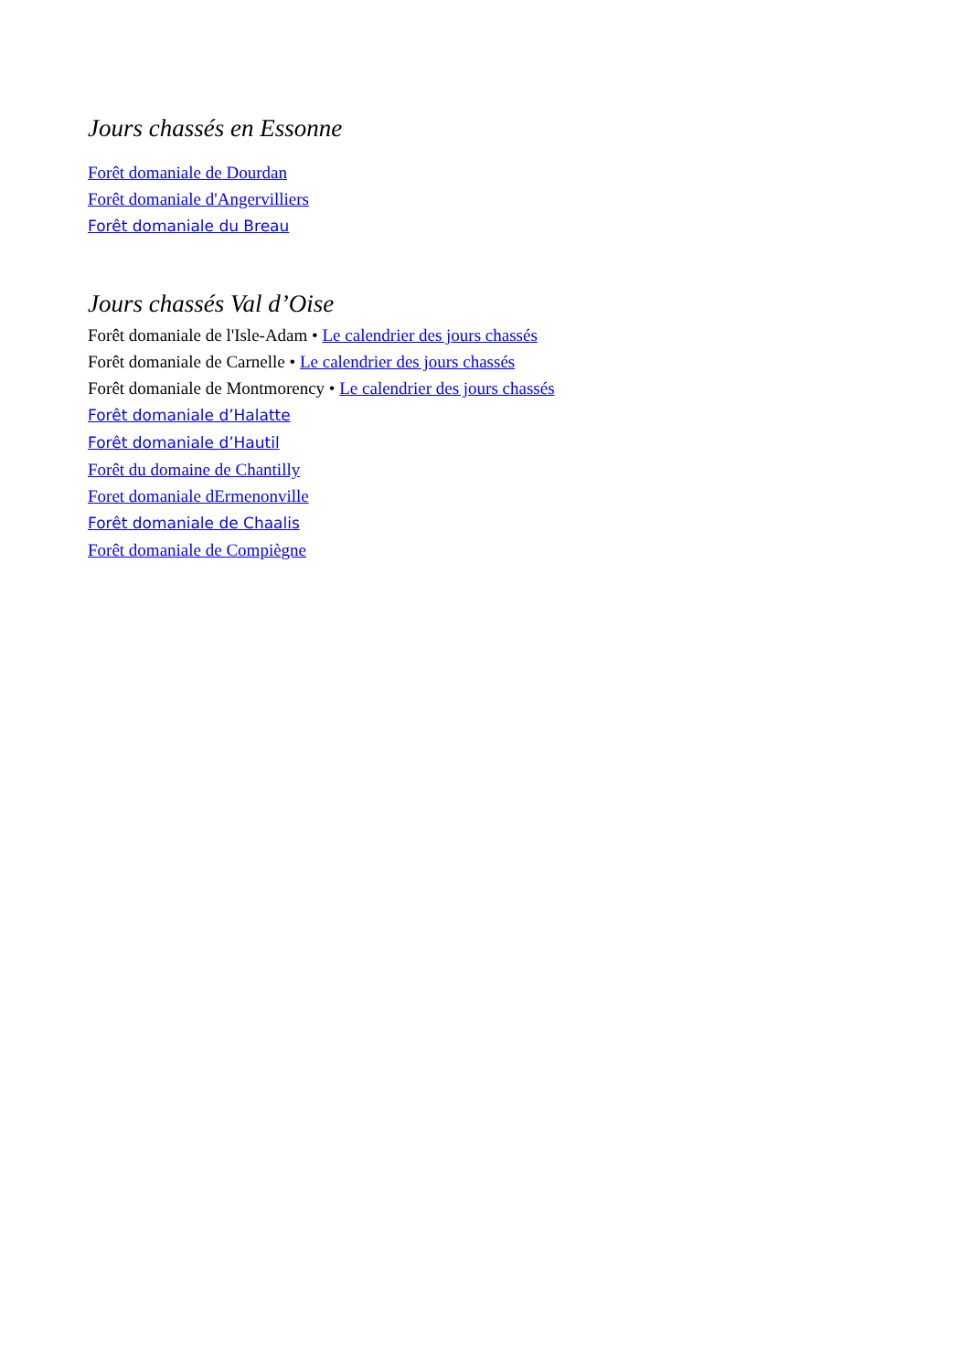Jours chassés en Essonne
Forêt domaniale de Dourdan
Forêt domaniale d'Angervilliers
Forêt domaniale du Breau
Jours chassés Val d’Oise
Forêt domaniale de l'Isle-Adam • Le calendrier des jours chassés
Forêt domaniale de Carnelle • Le calendrier des jours chassés
Forêt domaniale de Montmorency • Le calendrier des jours chassés
Forêt domaniale d’Halatte
Forêt domaniale d’Hautil
Forêt du domaine de Chantilly
Foret domaniale dErmenonville
Forêt domaniale de Chaalis
Forêt domaniale de Compiègne